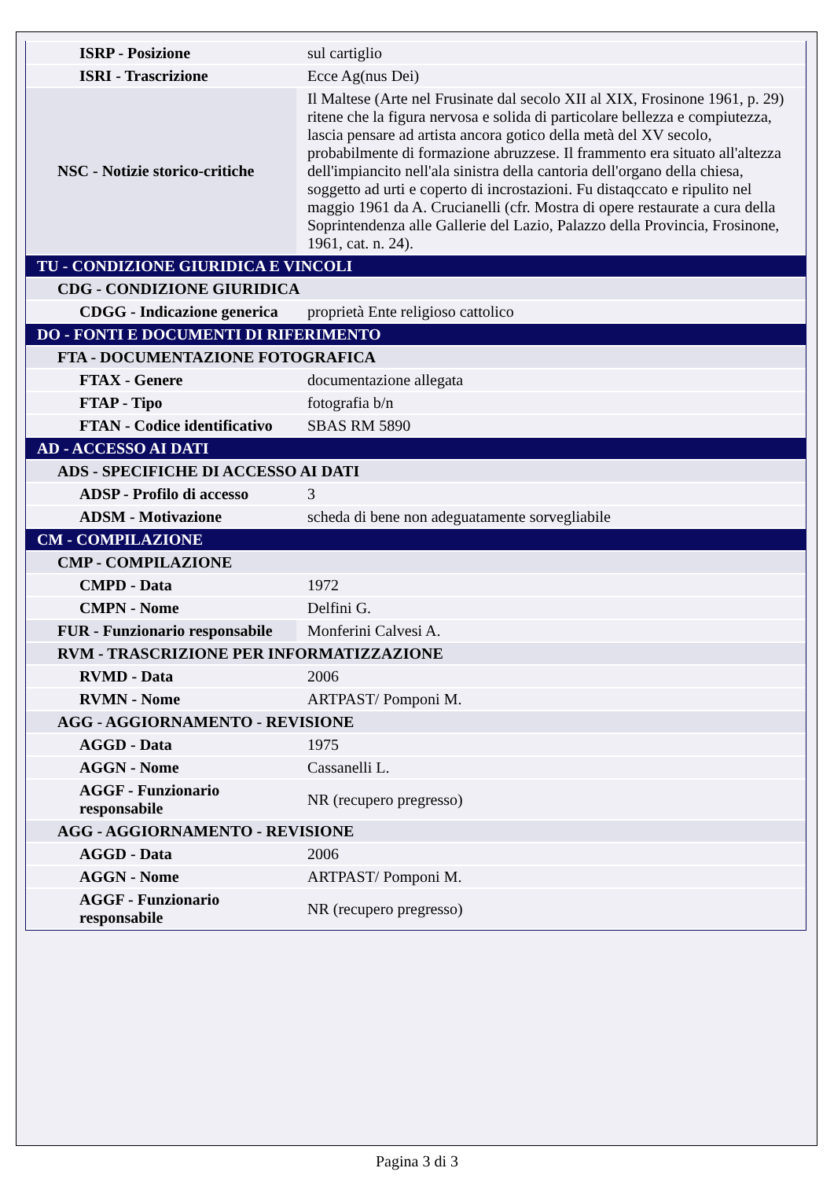| ISRP - Posizione | sul cartiglio |
| ISRI - Trascrizione | Ecce Ag(nus Dei) |
| NSC - Notizie storico-critiche | Il Maltese (Arte nel Frusinate dal secolo XII al XIX, Frosinone 1961, p. 29) ritene che la figura nervosa e solida di particolare bellezza e compiutezza, lascia pensare ad artista ancora gotico della metà del XV secolo, probabilmente di formazione abruzzese. Il frammento era situato all'altezza dell'impiancito nell'ala sinistra della cantoria dell'organo della chiesa, soggetto ad urti e coperto di incrostazioni. Fu distaqccato e ripulito nel maggio 1961 da A. Crucianelli (cfr. Mostra di opere restaurate a cura della Soprintendenza alle Gallerie del Lazio, Palazzo della Provincia, Frosinone, 1961, cat. n. 24). |
| TU - CONDIZIONE GIURIDICA E VINCOLI | |
| CDG - CONDIZIONE GIURIDICA | |
| CDGG - Indicazione generica | proprietà Ente religioso cattolico |
| DO - FONTI E DOCUMENTI DI RIFERIMENTO | |
| FTA - DOCUMENTAZIONE FOTOGRAFICA | |
| FTAX - Genere | documentazione allegata |
| FTAP - Tipo | fotografia b/n |
| FTAN - Codice identificativo | SBAS RM 5890 |
| AD - ACCESSO AI DATI | |
| ADS - SPECIFICHE DI ACCESSO AI DATI | |
| ADSP - Profilo di accesso | 3 |
| ADSM - Motivazione | scheda di bene non adeguatamente sorvegliabile |
| CM - COMPILAZIONE | |
| CMP - COMPILAZIONE | |
| CMPD - Data | 1972 |
| CMPN - Nome | Delfini G. |
| FUR - Funzionario responsabile | Monferini Calvesi A. |
| RVM - TRASCRIZIONE PER INFORMATIZZAZIONE | |
| RVMD - Data | 2006 |
| RVMN - Nome | ARTPAST/ Pomponi M. |
| AGG - AGGIORNAMENTO - REVISIONE | |
| AGGD - Data | 1975 |
| AGGN - Nome | Cassanelli L. |
| AGGF - Funzionario responsabile | NR (recupero pregresso) |
| AGG - AGGIORNAMENTO - REVISIONE | |
| AGGD - Data | 2006 |
| AGGN - Nome | ARTPAST/ Pomponi M. |
| AGGF - Funzionario responsabile | NR (recupero pregresso) |
Pagina 3 di 3